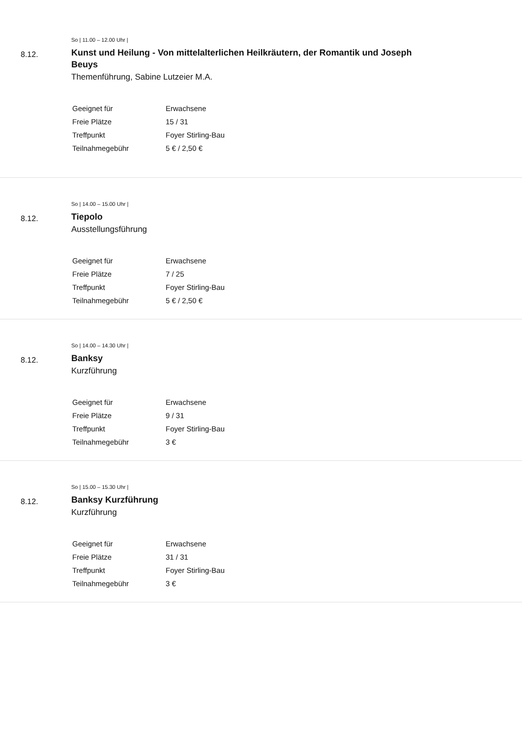8.12.
So | 11.00 – 12.00 Uhr |
Kunst und Heilung - Von mittelalterlichen Heilkräutern, der Romantik und Joseph Beuys
Themenführung, Sabine Lutzeier M.A.
| Geeignet für | Erwachsene |
| Freie Plätze | 15 / 31 |
| Treffpunkt | Foyer Stirling-Bau |
| Teilnahmegebühr | 5 € / 2,50 € |
8.12.
So | 14.00 – 15.00 Uhr |
Tiepolo
Ausstellungsführung
| Geeignet für | Erwachsene |
| Freie Plätze | 7 / 25 |
| Treffpunkt | Foyer Stirling-Bau |
| Teilnahmegebühr | 5 € / 2,50 € |
8.12.
So | 14.00 – 14.30 Uhr |
Banksy
Kurzführung
| Geeignet für | Erwachsene |
| Freie Plätze | 9 / 31 |
| Treffpunkt | Foyer Stirling-Bau |
| Teilnahmegebühr | 3 € |
8.12.
So | 15.00 – 15.30 Uhr |
Banksy Kurzführung
Kurzführung
| Geeignet für | Erwachsene |
| Freie Plätze | 31 / 31 |
| Treffpunkt | Foyer Stirling-Bau |
| Teilnahmegebühr | 3 € |